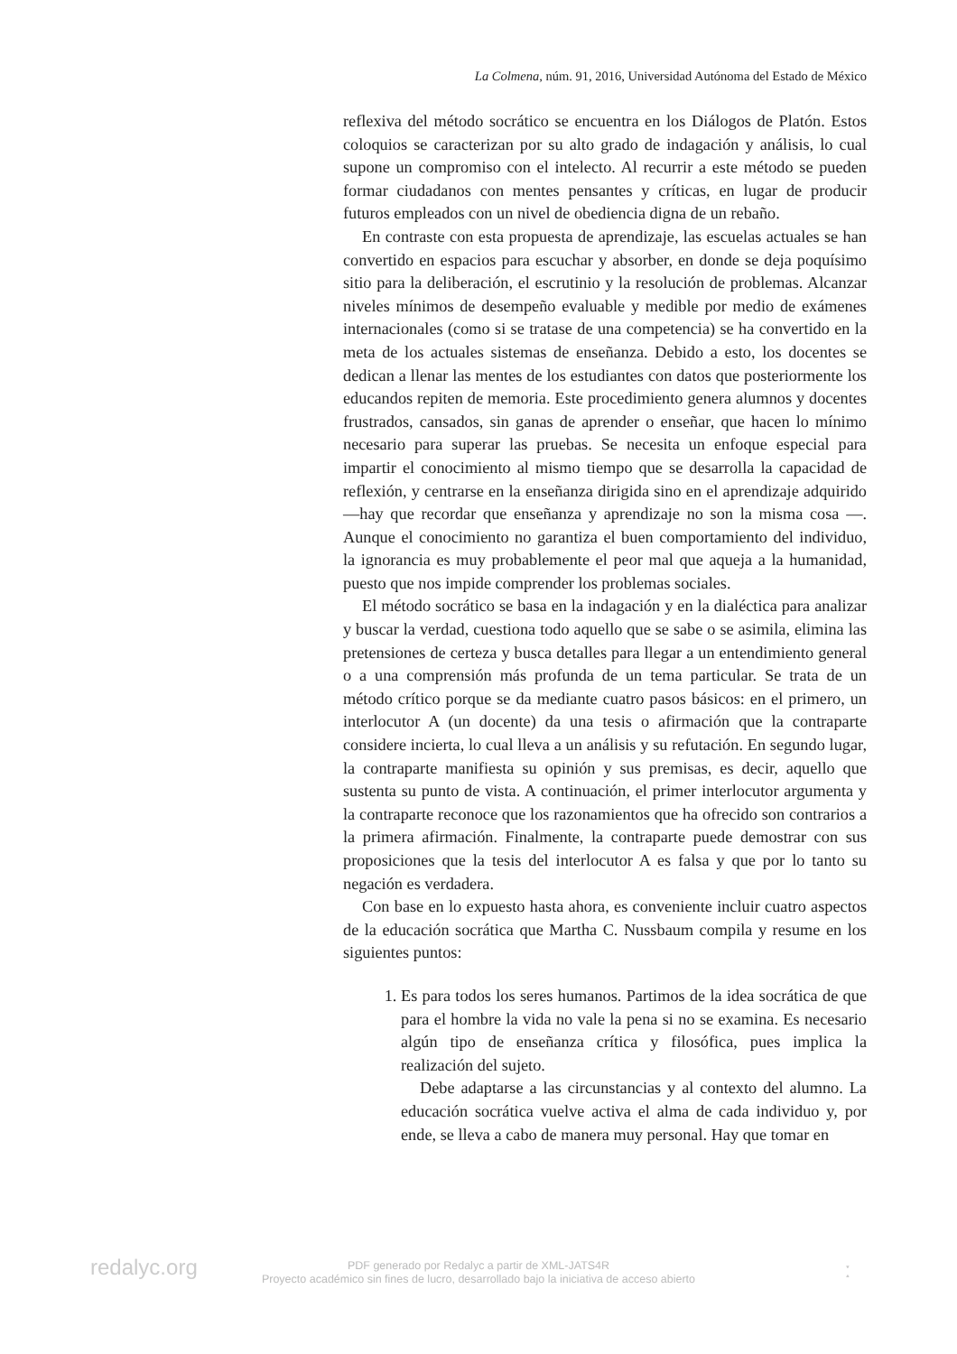La Colmena, núm. 91, 2016, Universidad Autónoma del Estado de México
reflexiva del método socrático se encuentra en los Diálogos de Platón. Estos coloquios se caracterizan por su alto grado de indagación y análisis, lo cual supone un compromiso con el intelecto. Al recurrir a este método se pueden formar ciudadanos con mentes pensantes y críticas, en lugar de producir futuros empleados con un nivel de obediencia digna de un rebaño.
En contraste con esta propuesta de aprendizaje, las escuelas actuales se han convertido en espacios para escuchar y absorber, en donde se deja poquísimo sitio para la deliberación, el escrutinio y la resolución de problemas. Alcanzar niveles mínimos de desempeño evaluable y medible por medio de exámenes internacionales (como si se tratase de una competencia) se ha convertido en la meta de los actuales sistemas de enseñanza. Debido a esto, los docentes se dedican a llenar las mentes de los estudiantes con datos que posteriormente los educandos repiten de memoria. Este procedimiento genera alumnos y docentes frustrados, cansados, sin ganas de aprender o enseñar, que hacen lo mínimo necesario para superar las pruebas. Se necesita un enfoque especial para impartir el conocimiento al mismo tiempo que se desarrolla la capacidad de reflexión, y centrarse en la enseñanza dirigida sino en el aprendizaje adquirido —hay que recordar que enseñanza y aprendizaje no son la misma cosa —. Aunque el conocimiento no garantiza el buen comportamiento del individuo, la ignorancia es muy probablemente el peor mal que aqueja a la humanidad, puesto que nos impide comprender los problemas sociales.
El método socrático se basa en la indagación y en la dialéctica para analizar y buscar la verdad, cuestiona todo aquello que se sabe o se asimila, elimina las pretensiones de certeza y busca detalles para llegar a un entendimiento general o a una comprensión más profunda de un tema particular. Se trata de un método crítico porque se da mediante cuatro pasos básicos: en el primero, un interlocutor A (un docente) da una tesis o afirmación que la contraparte considere incierta, lo cual lleva a un análisis y su refutación. En segundo lugar, la contraparte manifiesta su opinión y sus premisas, es decir, aquello que sustenta su punto de vista. A continuación, el primer interlocutor argumenta y la contraparte reconoce que los razonamientos que ha ofrecido son contrarios a la primera afirmación. Finalmente, la contraparte puede demostrar con sus proposiciones que la tesis del interlocutor A es falsa y que por lo tanto su negación es verdadera.
Con base en lo expuesto hasta ahora, es conveniente incluir cuatro aspectos de la educación socrática que Martha C. Nussbaum compila y resume en los siguientes puntos:
1. Es para todos los seres humanos. Partimos de la idea socrática de que para el hombre la vida no vale la pena si no se examina. Es necesario algún tipo de enseñanza crítica y filosófica, pues implica la realización del sujeto.
Debe adaptarse a las circunstancias y al contexto del alumno. La educación socrática vuelve activa el alma de cada individuo y, por ende, se lleva a cabo de manera muy personal. Hay que tomar en
redalyc.org
PDF generado por Redalyc a partir de XML-JATS4R
Proyecto académico sin fines de lucro, desarrollado bajo la iniciativa de acceso abierto
ː